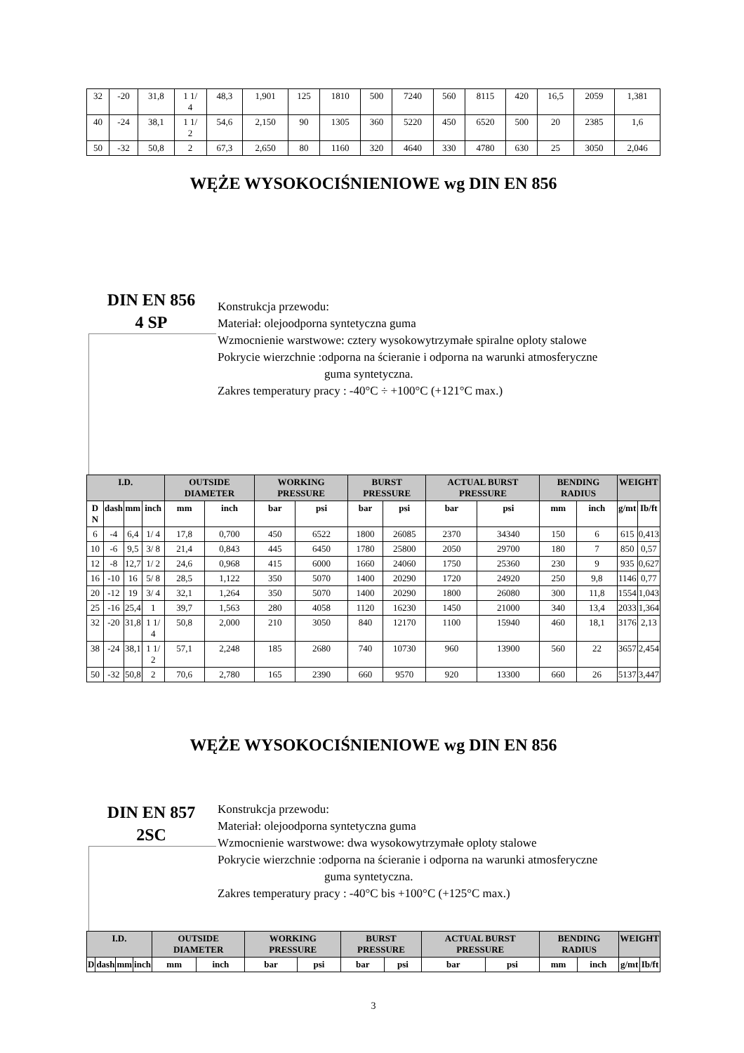| 32 | -20 | 31,8 | 1 1/ 4 | 48,3 | 1,901 | 125 | 1810 | 500 | 7240 | 560 | 8115 | 420 | 16,5 | 2059 | 1,381 |
| 40 | -24 | 38,1 | 1 1/ 2 | 54,6 | 2,150 | 90 | 1305 | 360 | 5220 | 450 | 6520 | 500 | 20 | 2385 | 1,6 |
| 50 | -32 | 50,8 | 2 | 67,3 | 2,650 | 80 | 1160 | 320 | 4640 | 330 | 4780 | 630 | 25 | 3050 | 2,046 |
WĘŻE WYSOKOCIŚNIENIOWE wg DIN EN 856
DIN EN 856
4 SP
Konstrukcja przewodu:
Materiał: olejoodporna syntetyczna guma
Wzmocnienie warstwowe: cztery wysokowytrzymałe spiralne oploty stalowe
Pokrycie wierzchnie :odporna na ścieranie i odporna na warunki atmosferyczne
guma syntetyczna.
Zakres temperatury pracy : -40°C ÷ +100°C (+121°C max.)
| I.D. | | | | OUTSIDE DIAMETER | | WORKING PRESSURE | | BURST PRESSURE | | ACTUAL BURST PRESSURE | | BENDING RADIUS | | WEIGHT | |
| --- | --- | --- | --- | --- | --- | --- | --- | --- | --- | --- | --- | --- | --- | --- | --- |
| D N | dash | mm | inch | mm | inch | bar | psi | bar | psi | bar | psi | mm | inch | g/mt | Ib/ft |
| 6 | -4 | 6,4 | 1/ 4 | 17,8 | 0,700 | 450 | 6522 | 1800 | 26085 | 2370 | 34340 | 150 | 6 | 615 | 0,413 |
| 10 | -6 | 9,5 | 3/ 8 | 21,4 | 0,843 | 445 | 6450 | 1780 | 25800 | 2050 | 29700 | 180 | 7 | 850 | 0,57 |
| 12 | -8 | 12,7 | 1/ 2 | 24,6 | 0,968 | 415 | 6000 | 1660 | 24060 | 1750 | 25360 | 230 | 9 | 935 | 0,627 |
| 16 | -10 | 16 | 5/ 8 | 28,5 | 1,122 | 350 | 5070 | 1400 | 20290 | 1720 | 24920 | 250 | 9,8 | 1146 | 0,77 |
| 20 | -12 | 19 | 3/ 4 | 32,1 | 1,264 | 350 | 5070 | 1400 | 20290 | 1800 | 26080 | 300 | 11,8 | 1554 | 1,043 |
| 25 | -16 | 25,4 | 1 | 39,7 | 1,563 | 280 | 4058 | 1120 | 16230 | 1450 | 21000 | 340 | 13,4 | 2033 | 1,364 |
| 32 | -20 | 31,8 | 1 1/ 4 | 50,8 | 2,000 | 210 | 3050 | 840 | 12170 | 1100 | 15940 | 460 | 18,1 | 3176 | 2,13 |
| 38 | -24 | 38,1 | 1 1/ 2 | 57,1 | 2,248 | 185 | 2680 | 740 | 10730 | 960 | 13900 | 560 | 22 | 3657 | 2,454 |
| 50 | -32 | 50,8 | 2 | 70,6 | 2,780 | 165 | 2390 | 660 | 9570 | 920 | 13300 | 660 | 26 | 5137 | 3,447 |
WĘŻE WYSOKOCIŚNIENIOWE wg DIN EN 856
DIN EN 857
2SC
Konstrukcja przewodu:
Materiał: olejoodporna syntetyczna guma
Wzmocnienie warstwowe: dwa wysokowytrzymałe oploty stalowe
Pokrycie wierzchnie :odporna na ścieranie i odporna na warunki atmosferyczne
guma syntetyczna.
Zakres temperatury pracy : -40°C bis +100°C (+125°C max.)
| I.D. | | | | OUTSIDE DIAMETER | | WORKING PRESSURE | | BURST PRESSURE | | ACTUAL BURST PRESSURE | | BENDING RADIUS | | WEIGHT | |
| --- | --- | --- | --- | --- | --- | --- | --- | --- | --- | --- | --- | --- | --- | --- | --- |
| D | dash | mm | inch | mm | inch | bar | psi | bar | psi | bar | psi | mm | inch | g/mt | Ib/ft |
3